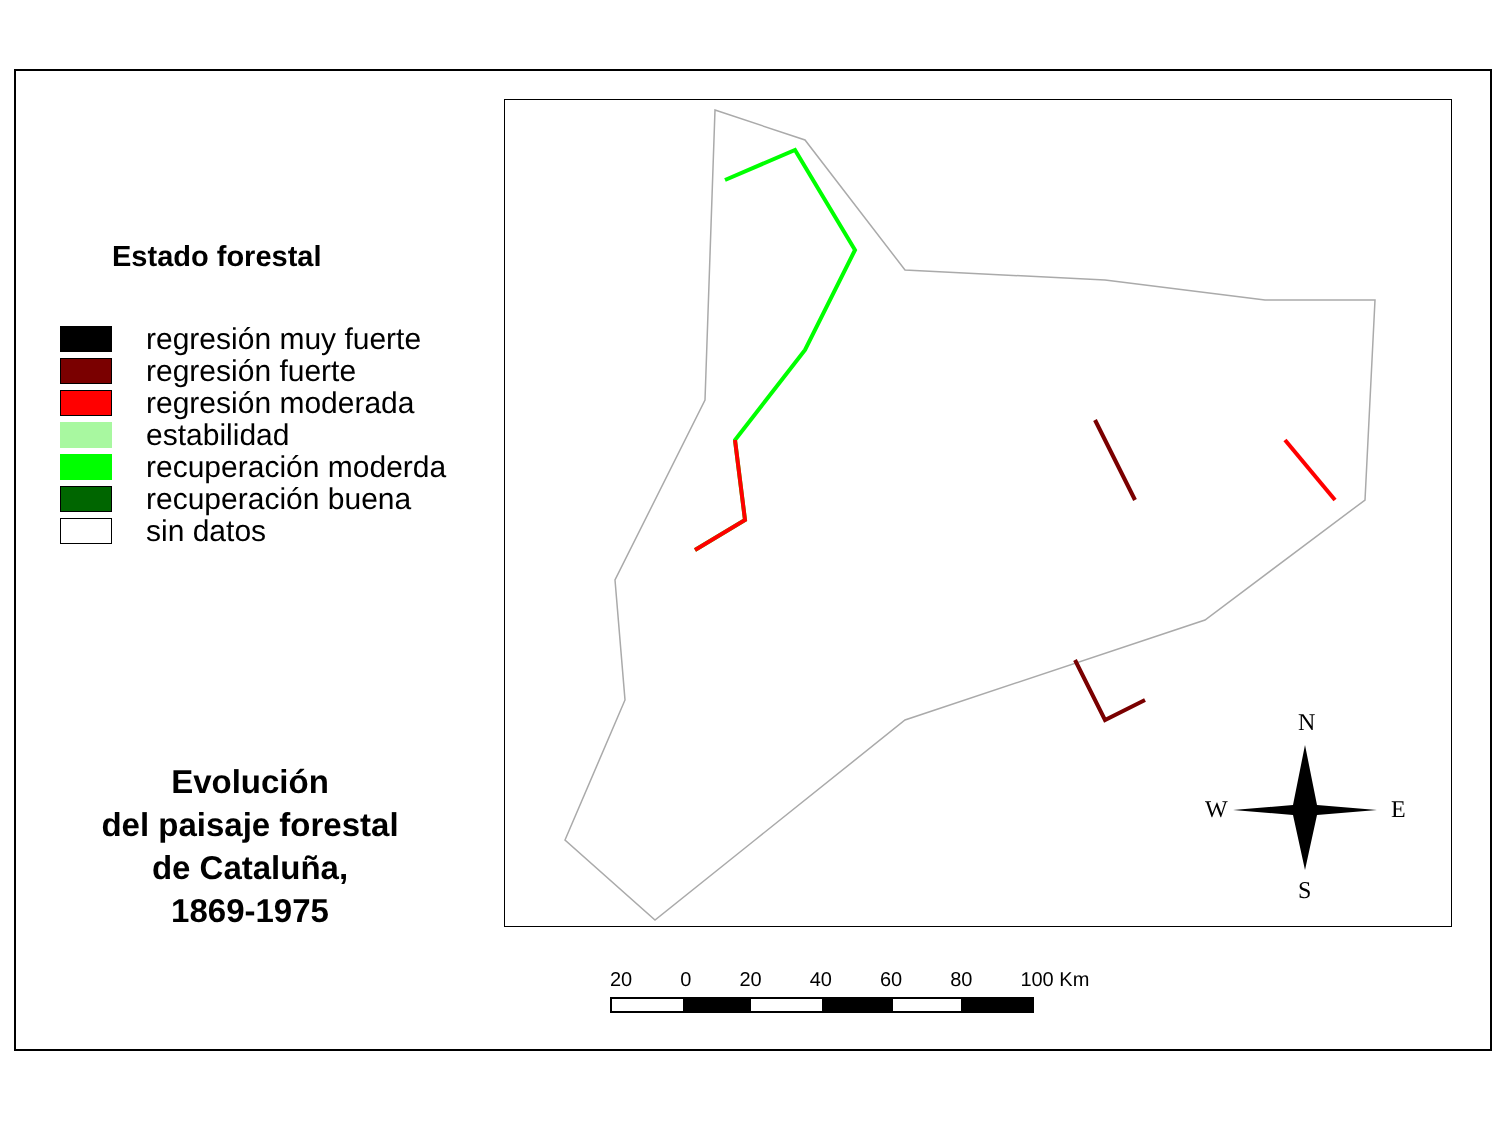Estado forestal
regresión muy fuerte
regresión fuerte
regresión moderada
estabilidad
recuperación moderda
recuperación buena
sin datos
Evolución
del paisaje forestal
de Cataluña,
1869-1975
N
W
E
S
20 0 20 40 60 80 100 Km